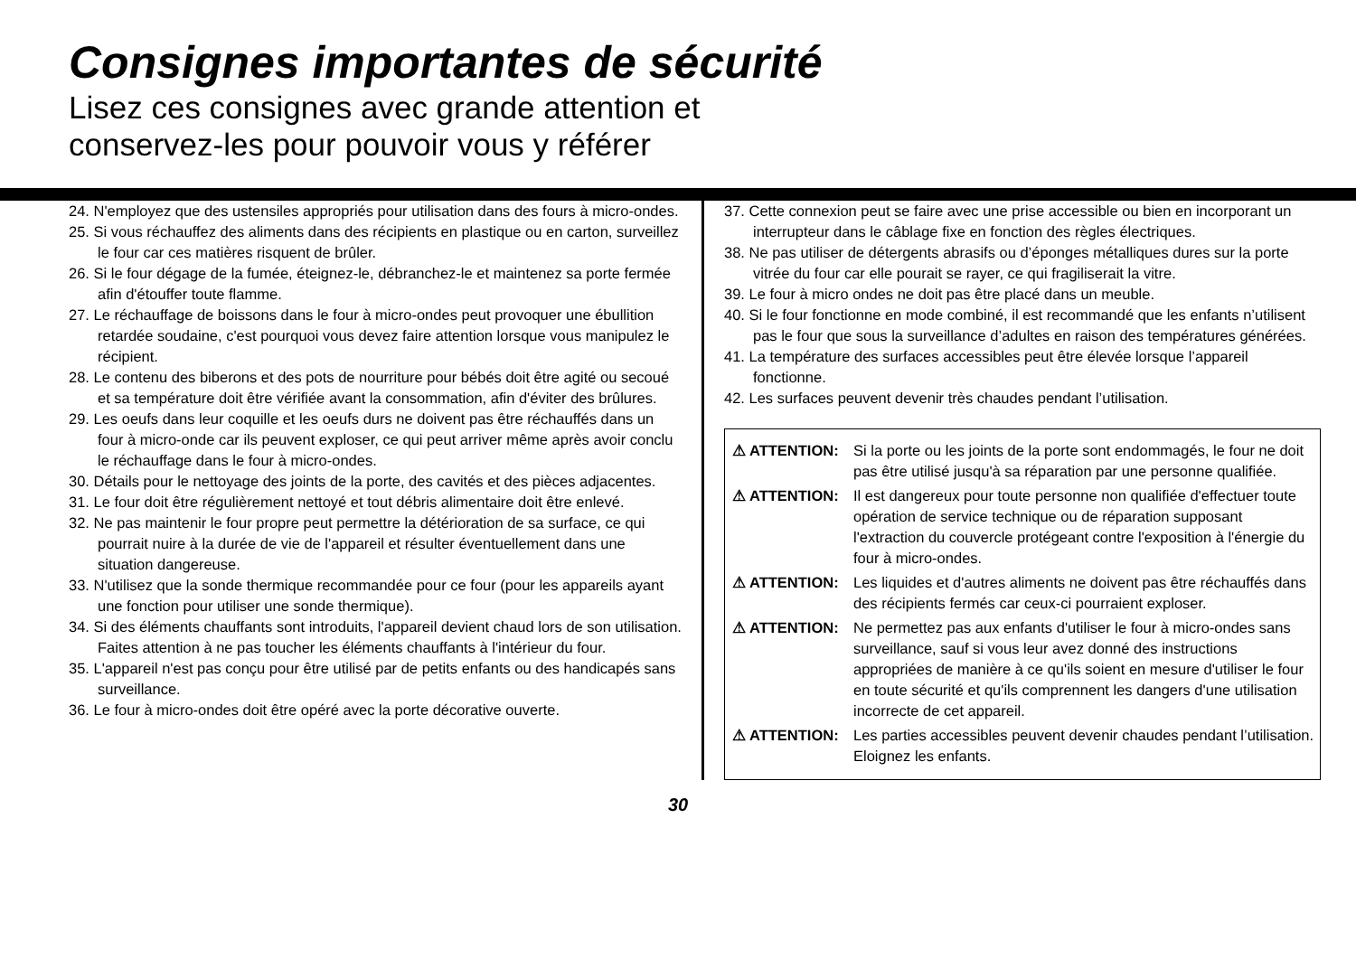Consignes importantes de sécurité
Lisez ces consignes avec grande attention et
conservez-les pour pouvoir vous y référer
24. N'employez que des ustensiles appropriés pour utilisation dans des fours à micro-ondes.
25. Si vous réchauffez des aliments dans des récipients en plastique ou en carton, surveillez le four car ces matières risquent de brûler.
26. Si le four dégage de la fumée, éteignez-le, débranchez-le et maintenez sa porte fermée afin d'étouffer toute flamme.
27. Le réchauffage de boissons dans le four à micro-ondes peut provoquer une ébullition retardée soudaine, c'est pourquoi vous devez faire attention lorsque vous manipulez le récipient.
28. Le contenu des biberons et des pots de nourriture pour bébés doit être agité ou secoué et sa température doit être vérifiée avant la consommation, afin d'éviter des brûlures.
29. Les oeufs dans leur coquille et les oeufs durs ne doivent pas être réchauffés dans un four à micro-onde car ils peuvent exploser, ce qui peut arriver même après avoir conclu le réchauffage dans le four à micro-ondes.
30. Détails pour le nettoyage des joints de la porte, des cavités et des pièces adjacentes.
31. Le four doit être régulièrement nettoyé et tout débris alimentaire doit être enlevé.
32. Ne pas maintenir le four propre peut permettre la détérioration de sa surface, ce qui pourrait nuire à la durée de vie de l'appareil et résulter éventuellement dans une situation dangereuse.
33. N'utilisez que la sonde thermique recommandée pour ce four (pour les appareils ayant une fonction pour utiliser une sonde thermique).
34. Si des éléments chauffants sont introduits, l'appareil devient chaud lors de son utilisation. Faites attention à ne pas toucher les éléments chauffants à l'intérieur du four.
35. L'appareil n'est pas conçu pour être utilisé par de petits enfants ou des handicapés sans surveillance.
36. Le four à micro-ondes doit être opéré avec la porte décorative ouverte.
37. Cette connexion peut se faire avec une prise accessible ou bien en incorporant un interrupteur dans le câblage fixe en fonction des règles électriques.
38. Ne pas utiliser de détergents abrasifs ou d’éponges métalliques dures sur la porte vitrée du four car elle pourait se rayer, ce qui fragiliserait la vitre.
39. Le four à micro ondes ne doit pas être placé dans un meuble.
40. Si le four fonctionne en mode combiné, il est recommandé que les enfants n’utilisent pas le four que sous la surveillance d’adultes en raison des températures générées.
41. La température des surfaces accessibles peut être élevée lorsque l’appareil fonctionne.
42. Les surfaces peuvent devenir très chaudes pendant l’utilisation.
⚠ ATTENTION: Si la porte ou les joints de la porte sont endommagés, le four ne doit pas être utilisé jusqu'à sa réparation par une personne qualifiée.
⚠ ATTENTION: Il est dangereux pour toute personne non qualifiée d'effectuer toute opération de service technique ou de réparation supposant l'extraction du couvercle protégeant contre l'exposition à l'énergie du four à micro-ondes.
⚠ ATTENTION: Les liquides et d'autres aliments ne doivent pas être réchauffés dans des récipients fermés car ceux-ci pourraient exploser.
⚠ ATTENTION: Ne permettez pas aux enfants d'utiliser le four à micro-ondes sans surveillance, sauf si vous leur avez donné des instructions appropriées de manière à ce qu'ils soient en mesure d'utiliser le four en toute sécurité et qu'ils comprennent les dangers d'une utilisation incorrecte de cet appareil.
⚠ ATTENTION: Les parties accessibles peuvent devenir chaudes pendant l’utilisation. Eloignez les enfants.
30